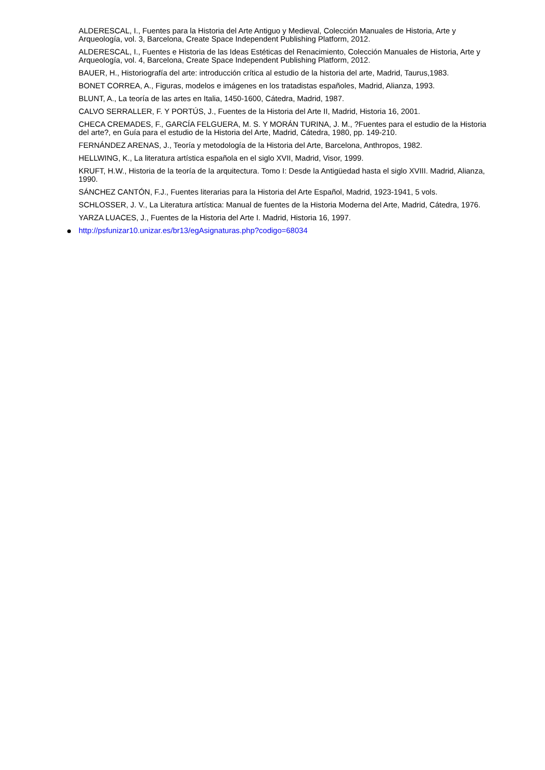ALDERESCAL, I., Fuentes para la Historia del Arte Antiguo y Medieval, Colección Manuales de Historia, Arte y Arqueología, vol. 3, Barcelona, Create Space Independent Publishing Platform, 2012.
ALDERESCAL, I., Fuentes e Historia de las Ideas Estéticas del Renacimiento, Colección Manuales de Historia, Arte y Arqueología, vol. 4, Barcelona, Create Space Independent Publishing Platform, 2012.
BAUER, H., Historiografía del arte: introducción crítica al estudio de la historia del arte, Madrid, Taurus,1983.
BONET CORREA, A., Figuras, modelos e imágenes en los tratadistas españoles, Madrid, Alianza, 1993.
BLUNT, A., La teoría de las artes en Italia, 1450-1600, Cátedra, Madrid, 1987.
CALVO SERRALLER, F. Y PORTÚS, J., Fuentes de la Historia del Arte II, Madrid, Historia 16, 2001.
CHECA CREMADES, F., GARCÍA FELGUERA, M. S. Y MORÁN TURINA, J. M., ?Fuentes para el estudio de la Historia del arte?, en Guía para el estudio de la Historia del Arte, Madrid, Cátedra, 1980, pp. 149-210.
FERNÁNDEZ ARENAS, J., Teoría y metodología de la Historia del Arte, Barcelona, Anthropos, 1982.
HELLWING, K., La literatura artística española en el siglo XVII, Madrid, Visor, 1999.
KRUFT, H.W., Historia de la teoría de la arquitectura. Tomo I: Desde la Antigüedad hasta el siglo XVIII. Madrid, Alianza, 1990.
SÁNCHEZ CANTÓN, F.J., Fuentes literarias para la Historia del Arte Español, Madrid, 1923-1941, 5 vols.
SCHLOSSER, J. V., La Literatura artística: Manual de fuentes de la Historia Moderna del Arte, Madrid, Cátedra, 1976.
YARZA LUACES, J., Fuentes de la Historia del Arte I. Madrid, Historia 16, 1997.
http://psfunizar10.unizar.es/br13/egAsignaturas.php?codigo=68034